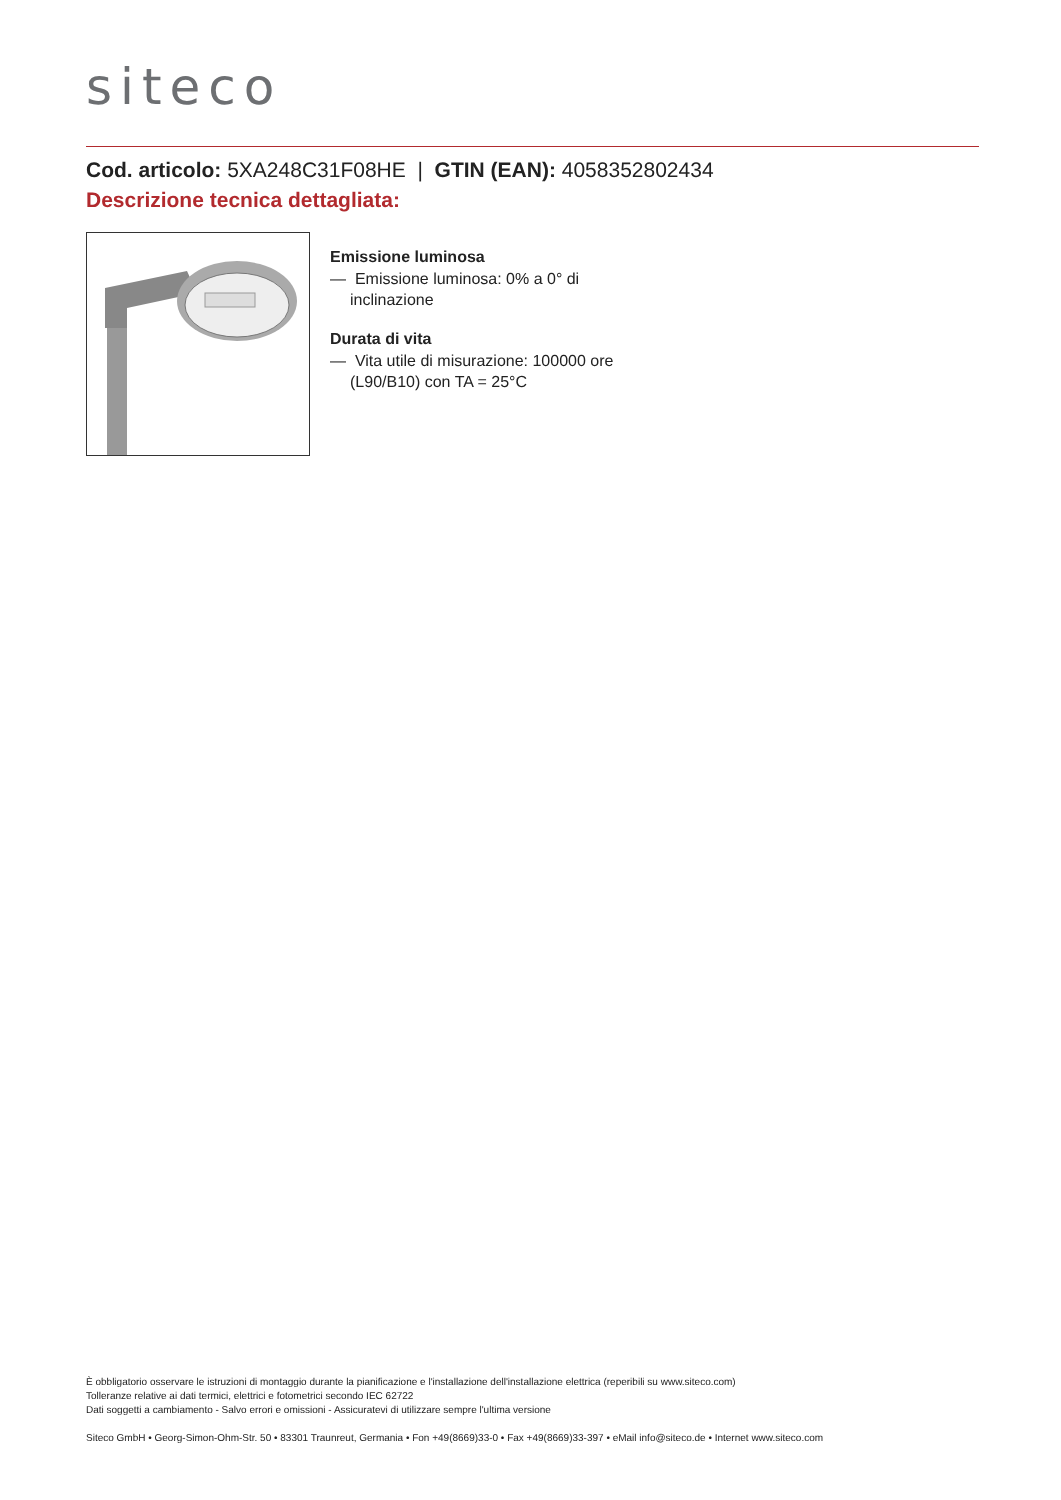siteco
Cod. articolo: 5XA248C31F08HE | GTIN (EAN): 4058352802434
Descrizione tecnica dettagliata:
Emissione luminosa
— Emissione luminosa: 0% a 0° di inclinazione
Durata di vita
— Vita utile di misurazione: 100000 ore (L90/B10) con TA = 25°C
È obbligatorio osservare le istruzioni di montaggio durante la pianificazione e l'installazione dell'installazione elettrica (reperibili su www.siteco.com)
Tolleranze relative ai dati termici, elettrici e fotometrici secondo IEC 62722
Dati soggetti a cambiamento - Salvo errori e omissioni - Assicuratevi di utilizzare sempre l'ultima versione
Siteco GmbH • Georg-Simon-Ohm-Str. 50 • 83301 Traunreut, Germania • Fon +49(8669)33-0 • Fax +49(8669)33-397 • eMail info@siteco.de • Internet www.siteco.com